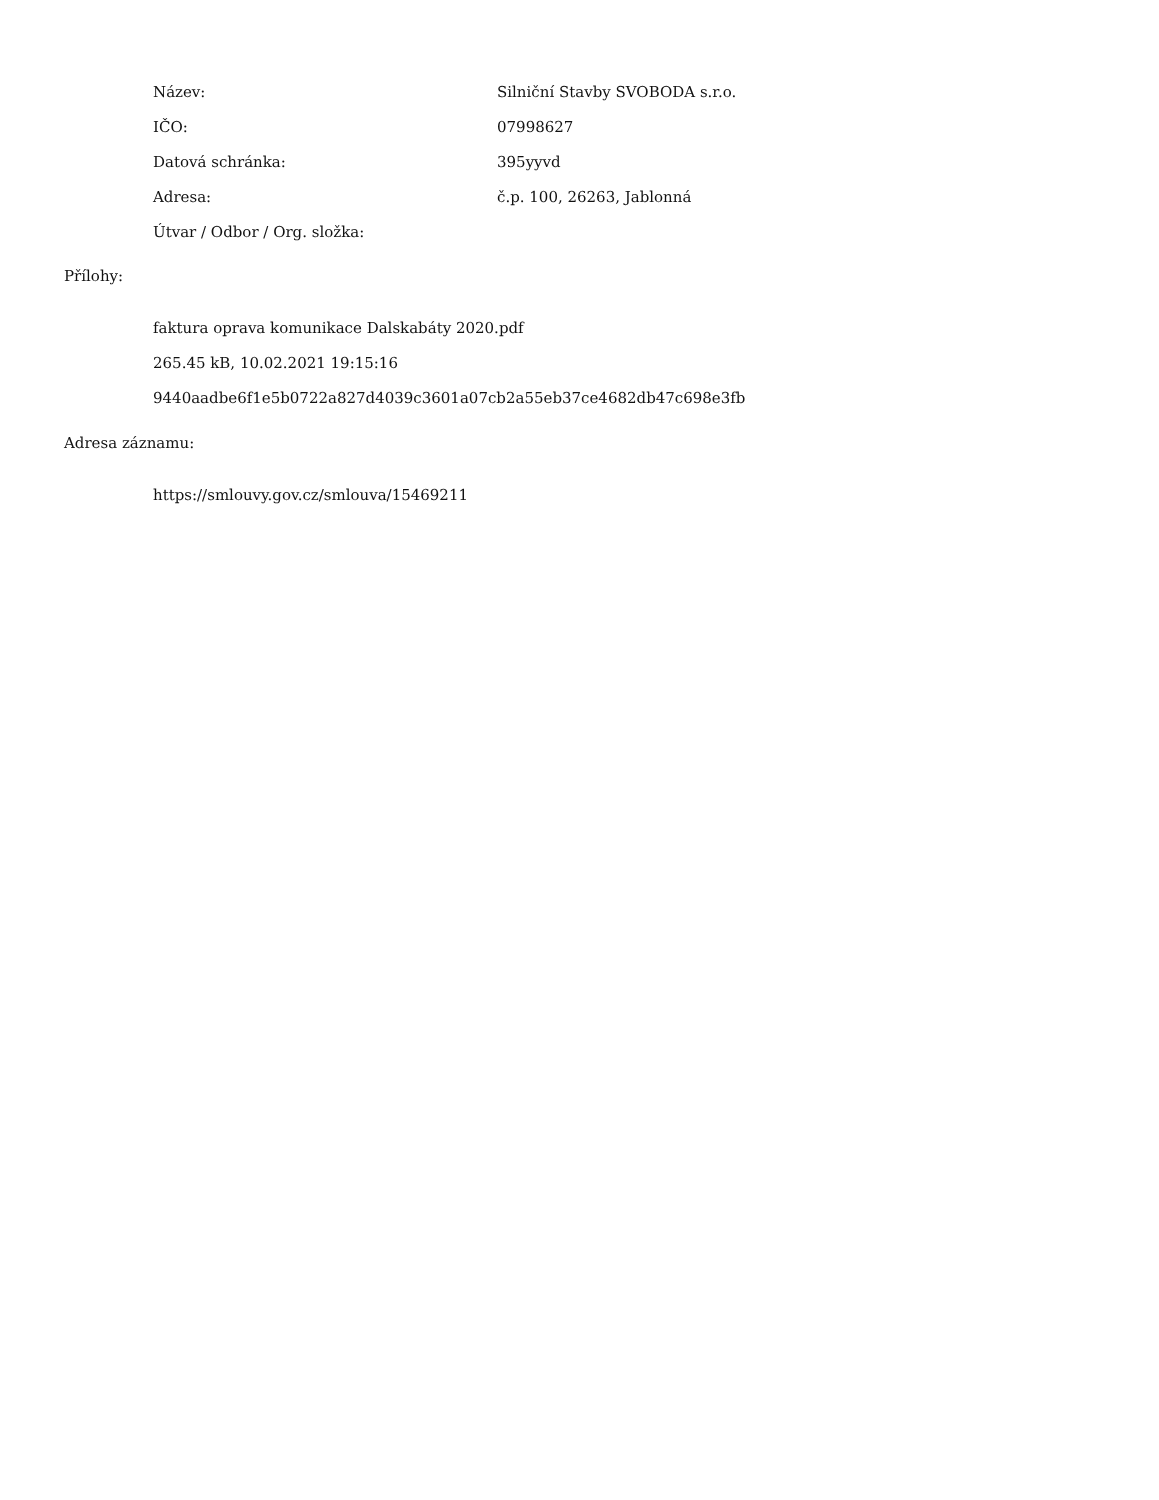Název: Silniční Stavby SVOBODA s.r.o.
IČO: 07998627
Datová schránka: 395yyvd
Adresa: č.p. 100, 26263, Jablonná
Útvar / Odbor / Org. složka:
Přílohy:
faktura oprava komunikace Dalskabáty 2020.pdf
265.45 kB, 10.02.2021 19:15:16
9440aadbe6f1e5b0722a827d4039c3601a07cb2a55eb37ce4682db47c698e3fb
Adresa záznamu:
https://smlouvy.gov.cz/smlouva/15469211